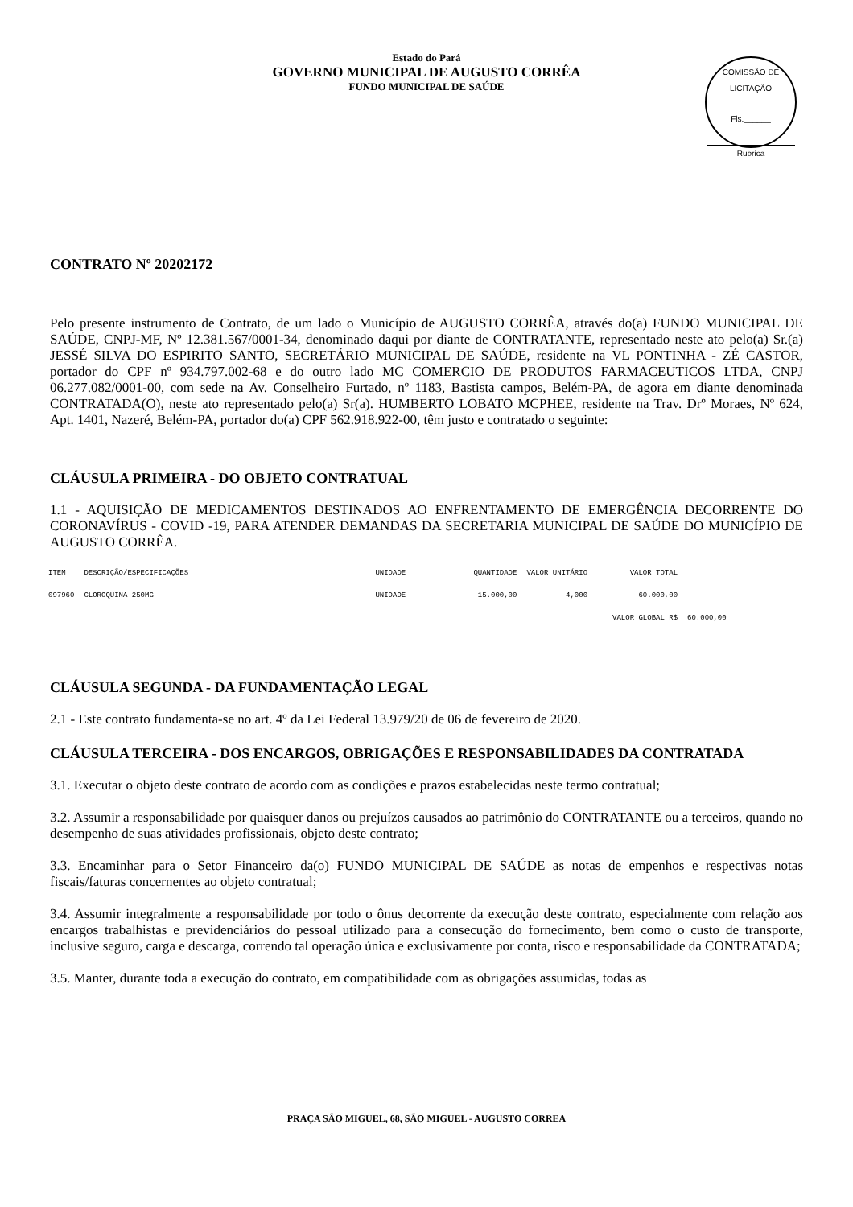Estado do Pará
GOVERNO MUNICIPAL DE AUGUSTO CORRÊA
FUNDO MUNICIPAL DE SAÚDE
COMISSÃO DE LICITAÇÃO
Fls.______
Rubrica
CONTRATO Nº 20202172
Pelo presente instrumento de Contrato, de um lado o Município de AUGUSTO CORRÊA, através do(a) FUNDO MUNICIPAL DE SAÚDE, CNPJ-MF, Nº 12.381.567/0001-34, denominado daqui por diante de CONTRATANTE, representado neste ato pelo(a) Sr.(a) JESSÉ SILVA DO ESPIRITO SANTO, SECRETÁRIO MUNICIPAL DE SAÚDE, residente na VL PONTINHA - ZÉ CASTOR, portador do CPF nº 934.797.002-68 e do outro lado MC COMERCIO DE PRODUTOS FARMACEUTICOS LTDA, CNPJ 06.277.082/0001-00, com sede na Av. Conselheiro Furtado, nº 1183, Bastista campos, Belém-PA, de agora em diante denominada CONTRATADA(O), neste ato representado pelo(a) Sr(a). HUMBERTO LOBATO MCPHEE, residente na Trav. Drº Moraes, Nº 624, Apt. 1401, Nazeré, Belém-PA, portador do(a) CPF 562.918.922-00, têm justo e contratado o seguinte:
CLÁUSULA PRIMEIRA - DO OBJETO CONTRATUAL
1.1 - AQUISIÇÃO DE MEDICAMENTOS DESTINADOS AO ENFRENTAMENTO DE EMERGÊNCIA DECORRENTE DO CORONAVÍRUS - COVID -19, PARA ATENDER DEMANDAS DA SECRETARIA MUNICIPAL DE SAÚDE DO MUNICÍPIO DE AUGUSTO CORRÊA.
| ITEM | DESCRIÇÃO/ESPECIFICAÇÕES | UNIDADE | QUANTIDADE | VALOR UNITÁRIO | VALOR TOTAL | |
| --- | --- | --- | --- | --- | --- | --- |
| 097960 | CLOROQUINA 250MG | UNIDADE | 15.000,00 | 4,000 | 60.000,00 | |
| | | | | VALOR GLOBAL R$ | | 60.000,00 |
CLÁUSULA SEGUNDA - DA FUNDAMENTAÇÃO LEGAL
2.1 - Este contrato fundamenta-se no art. 4º da Lei Federal 13.979/20 de 06 de fevereiro de 2020.
CLÁUSULA TERCEIRA - DOS ENCARGOS, OBRIGAÇÕES E RESPONSABILIDADES DA CONTRATADA
3.1. Executar o objeto deste contrato de acordo com as condições e prazos estabelecidas neste termo contratual;
3.2. Assumir a responsabilidade por quaisquer danos ou prejuízos causados ao patrimônio do CONTRATANTE ou a terceiros, quando no desempenho de suas atividades profissionais, objeto deste contrato;
3.3. Encaminhar para o Setor Financeiro da(o) FUNDO MUNICIPAL DE SAÚDE as notas de empenhos e respectivas notas fiscais/faturas concernentes ao objeto contratual;
3.4. Assumir integralmente a responsabilidade por todo o ônus decorrente da execução deste contrato, especialmente com relação aos encargos trabalhistas e previdenciários do pessoal utilizado para a consecução do fornecimento, bem como o custo de transporte, inclusive seguro, carga e descarga, correndo tal operação única e exclusivamente por conta, risco e responsabilidade da CONTRATADA;
3.5. Manter, durante toda a execução do contrato, em compatibilidade com as obrigações assumidas, todas as
PRAÇA SÃO MIGUEL, 68, SÃO MIGUEL - AUGUSTO CORREA